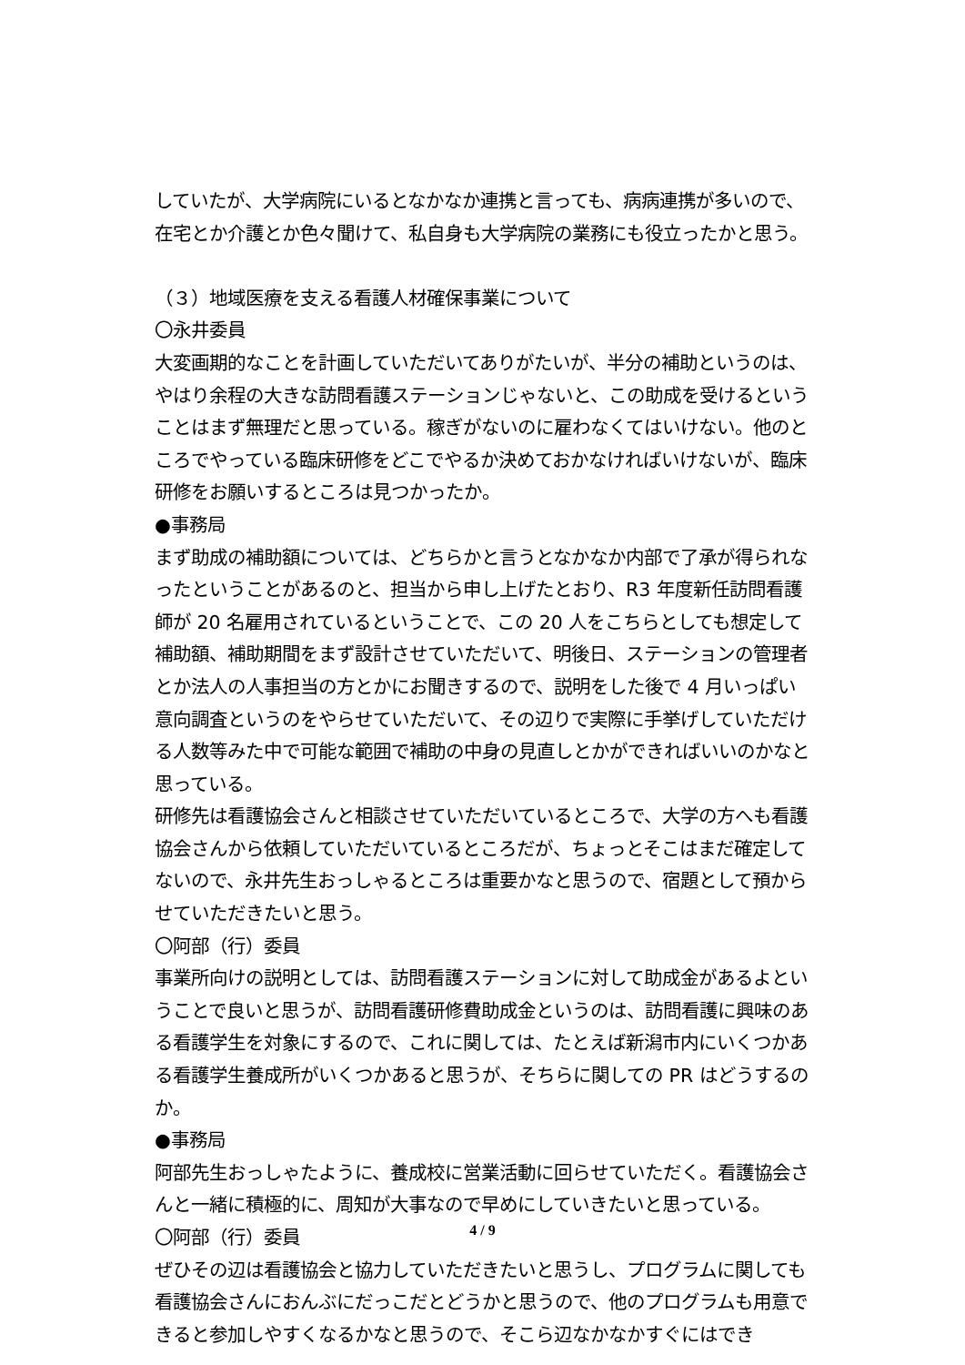していたが、大学病院にいるとなかなか連携と言っても、病病連携が多いので、在宅とか介護とか色々聞けて、私自身も大学病院の業務にも役立ったかと思う。
（３）地域医療を支える看護人材確保事業について
〇永井委員
大変画期的なことを計画していただいてありがたいが、半分の補助というのは、やはり余程の大きな訪問看護ステーションじゃないと、この助成を受けるということはまず無理だと思っている。稼ぎがないのに雇わなくてはいけない。他のところでやっている臨床研修をどこでやるか決めておかなければいけないが、臨床研修をお願いするところは見つかったか。
●事務局
まず助成の補助額については、どちらかと言うとなかなか内部で了承が得られなったということがあるのと、担当から申し上げたとおり、R3 年度新任訪問看護師が 20 名雇用されているということで、この 20 人をこちらとしても想定して補助額、補助期間をまず設計させていただいて、明後日、ステーションの管理者とか法人の人事担当の方とかにお聞きするので、説明をした後で 4 月いっぱい意向調査というのをやらせていただいて、その辺りで実際に手挙げしていただける人数等みた中で可能な範囲で補助の中身の見直しとかができればいいのかなと思っている。
研修先は看護協会さんと相談させていただいているところで、大学の方へも看護協会さんから依頼していただいているところだが、ちょっとそこはまだ確定してないので、永井先生おっしゃるところは重要かなと思うので、宿題として預からせていただきたいと思う。
〇阿部（行）委員
事業所向けの説明としては、訪問看護ステーションに対して助成金があるよということで良いと思うが、訪問看護研修費助成金というのは、訪問看護に興味のある看護学生を対象にするので、これに関しては、たとえば新潟市内にいくつかある看護学生養成所がいくつかあると思うが、そちらに関しての PR はどうするのか。
●事務局
阿部先生おっしゃたように、養成校に営業活動に回らせていただく。看護協会さんと一緒に積極的に、周知が大事なので早めにしていきたいと思っている。
〇阿部（行）委員
ぜひその辺は看護協会と協力していただきたいと思うし、プログラムに関しても看護協会さんにおんぶにだっこだとどうかと思うので、他のプログラムも用意できると参加しやすくなるかなと思うので、そこら辺なかなかすぐにはでき
4 / 9